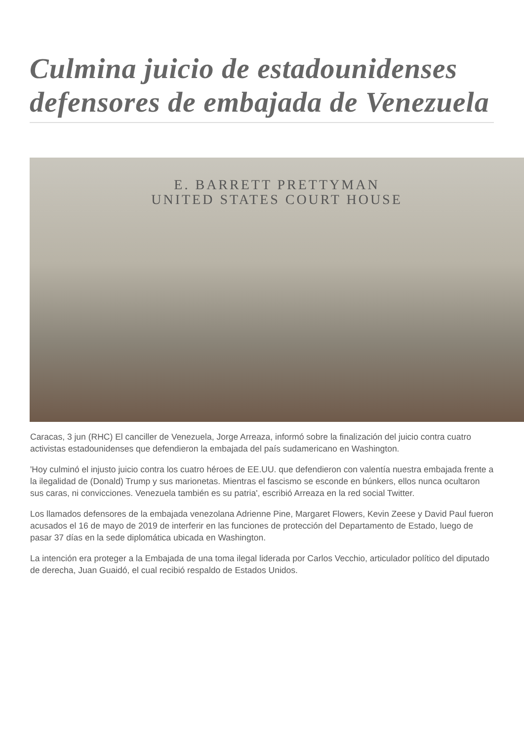Culmina juicio de estadounidenses defensores de embajada de Venezuela
E. BARRETT PRETTYMAN
UNITED STATES COURT HOUSE
Caracas, 3 jun (RHC) El canciller de Venezuela, Jorge Arreaza, informó sobre la finalización del juicio contra cuatro activistas estadounidenses que defendieron la embajada del país sudamericano en Washington.
'Hoy culminó el injusto juicio contra los cuatro héroes de EE.UU. que defendieron con valentía nuestra embajada frente a la ilegalidad de (Donald) Trump y sus marionetas. Mientras el fascismo se esconde en búnkers, ellos nunca ocultaron sus caras, ni convicciones. Venezuela también es su patria', escribió Arreaza en la red social Twitter.
Los llamados defensores de la embajada venezolana Adrienne Pine, Margaret Flowers, Kevin Zeese y David Paul fueron acusados el 16 de mayo de 2019 de interferir en las funciones de protección del Departamento de Estado, luego de pasar 37 días en la sede diplomática ubicada en Washington.
La intención era proteger a la Embajada de una toma ilegal liderada por Carlos Vecchio, articulador político del diputado de derecha, Juan Guaidó, el cual recibió respaldo de Estados Unidos.